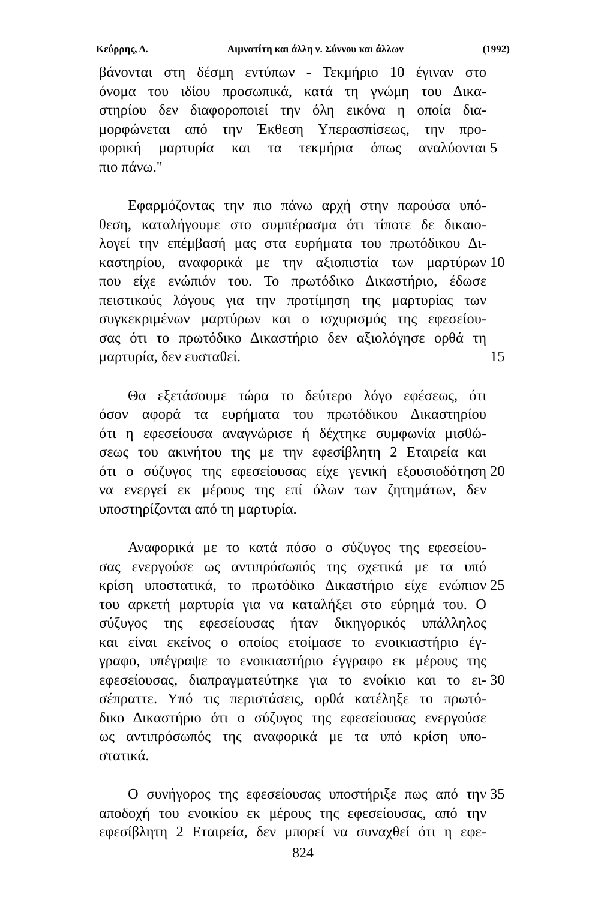Κεύρρης, Δ. Αιμνατίτη και άλλη ν. Σύννου και άλλων (1992)
βάνονται στη δέσμη εντύπων - Τεκμήριο 10 έγιναν στο
όνομα του ιδίου προσωπικά, κατά τη γνώμη του Δικα-
στηρίου δεν διαφοροποιεί την όλη εικόνα η οποία δια-
μορφώνεται από την Έκθεση Υπερασπίσεως, την προ-
φορική μαρτυρία και τα τεκμήρια όπως αναλύονται
5
πιο πάνω."
Εφαρμόζοντας την πιο πάνω αρχή στην παρούσα υπό-
θεση, καταλήγουμε στο συμπέρασμα ότι τίποτε δε δικαιο-
λογεί την επέμβασή μας στα ευρήματα του πρωτόδικου Δι-
καστηρίου, αναφορικά με την αξιοπιστία των μαρτύρων
10
που είχε ενώπιόν του. Το πρωτόδικο Δικαστήριο, έδωσε
πειστικούς λόγους για την προτίμηση της μαρτυρίας των
συγκεκριμένων μαρτύρων και ο ισχυρισμός της εφεσείου-
σας ότι το πρωτόδικο Δικαστήριο δεν αξιολόγησε ορθά τη
μαρτυρία, δεν ευσταθεί. 15
Θα εξετάσουμε τώρα το δεύτερο λόγο εφέσεως, ότι
όσον αφορά τα ευρήματα του πρωτόδικου Δικαστηρίου
ότι η εφεσείουσα αναγνώρισε ή δέχτηκε συμφωνία μισθώ-
σεως του ακινήτου της με την εφεσίβλητη 2 Εταιρεία και
ότι ο σύζυγος της εφεσείουσας είχε γενική εξουσιοδότηση
20
να ενεργεί εκ μέρους της επί όλων των ζητημάτων, δεν
υποστηρίζονται από τη μαρτυρία.
Αναφορικά με το κατά πόσο ο σύζυγος της εφεσείου-
σας ενεργούσε ως αντιπρόσωπός της σχετικά με τα υπό
κρίση υποστατικά, το πρωτόδικο Δικαστήριο είχε ενώπιον
25
του αρκετή μαρτυρία για να καταλήξει στο εύρημά του. Ο
σύζυγος της εφεσείουσας ήταν δικηγορικός υπάλληλος
και είναι εκείνος ο οποίος ετοίμασε το ενοικιαστήριο έγ-
γραφο, υπέγραψε το ενοικιαστήριο έγγραφο εκ μέρους της
εφεσείουσας, διαπραγματεύτηκε για το ενοίκιο και το ει-
30
σέπραττε. Υπό τις περιστάσεις, ορθά κατέληξε το πρωτό-
δικο Δικαστήριο ότι ο σύζυγος της εφεσείουσας ενεργούσε
ως αντιπρόσωπός της αναφορικά με τα υπό κρίση υπο-
στατικά.
Ο συνήγορος της εφεσείουσας υποστήριξε πως από την
35
αποδοχή του ενοικίου εκ μέρους της εφεσείουσας, από την
εφεσίβλητη 2 Εταιρεία, δεν μπορεί να συναχθεί ότι η εφε-
824